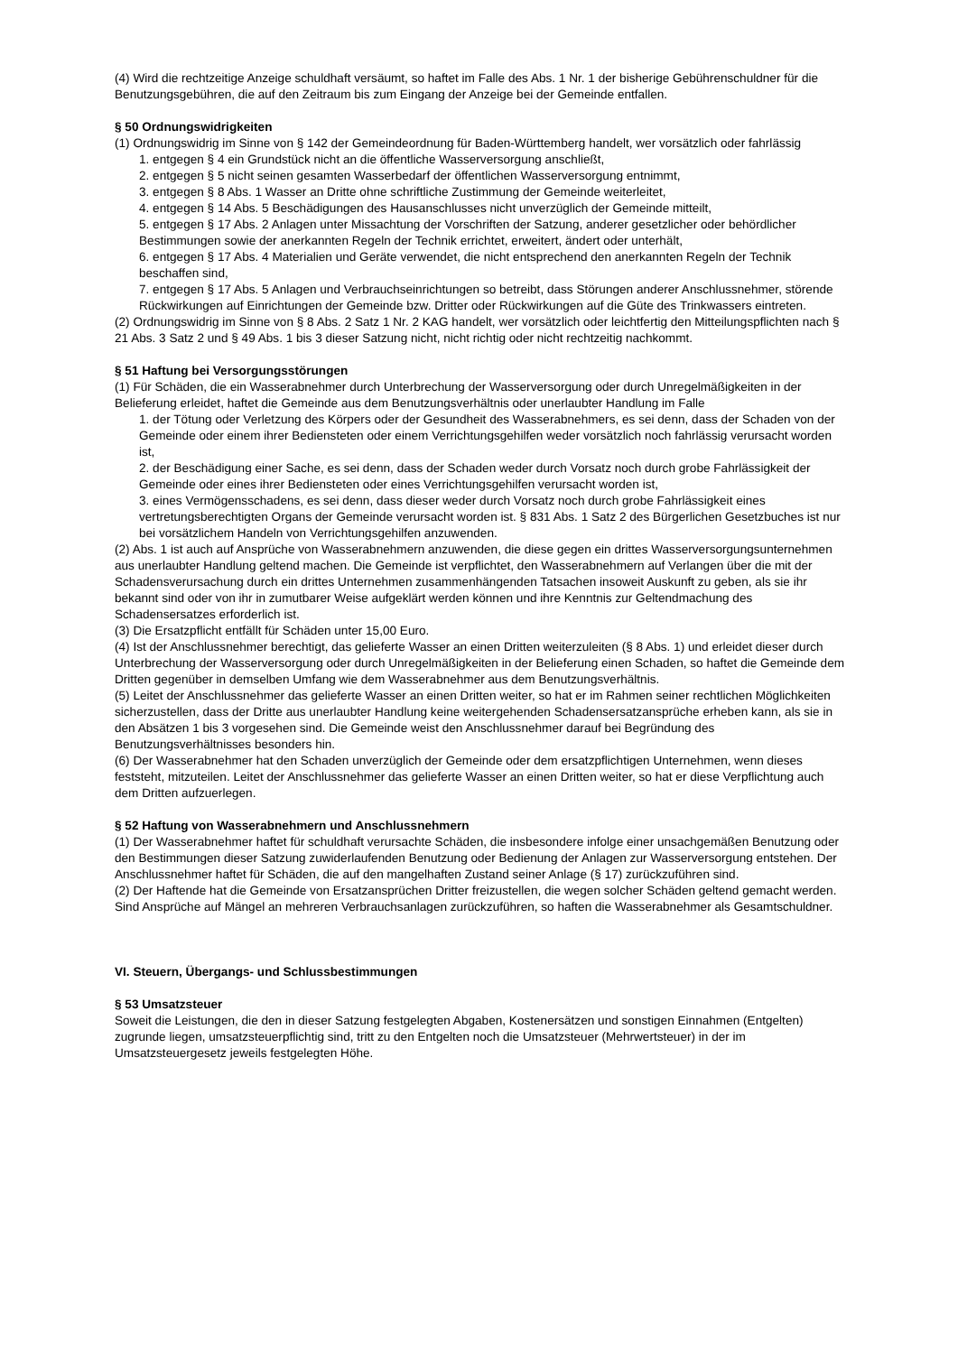(4) Wird die rechtzeitige Anzeige schuldhaft versäumt, so haftet im Falle des Abs. 1 Nr. 1 der bisherige Gebührenschuldner für die Benutzungsgebühren, die auf den Zeitraum bis zum Eingang der Anzeige bei der Gemeinde entfallen.
§ 50 Ordnungswidrigkeiten
(1) Ordnungswidrig im Sinne von § 142 der Gemeindeordnung für Baden-Württemberg handelt, wer vorsätzlich oder fahrlässig
1. entgegen § 4 ein Grundstück nicht an die öffentliche Wasserversorgung anschließt,
2. entgegen § 5 nicht seinen gesamten Wasserbedarf der öffentlichen Wasserversorgung entnimmt,
3. entgegen § 8 Abs. 1 Wasser an Dritte ohne schriftliche Zustimmung der Gemeinde weiterleitet,
4. entgegen § 14 Abs. 5 Beschädigungen des Hausanschlusses nicht unverzüglich der Gemeinde mitteilt,
5. entgegen § 17 Abs. 2 Anlagen unter Missachtung der Vorschriften der Satzung, anderer gesetzlicher oder behördlicher Bestimmungen sowie der anerkannten Regeln der Technik errichtet, erweitert, ändert oder unterhält,
6. entgegen § 17 Abs. 4 Materialien und Geräte verwendet, die nicht entsprechend den anerkannten Regeln der Technik beschaffen sind,
7. entgegen § 17 Abs. 5 Anlagen und Verbrauchseinrichtungen so betreibt, dass Störungen anderer Anschlussnehmer, störende Rückwirkungen auf Einrichtungen der Gemeinde bzw. Dritter oder Rückwirkungen auf die Güte des Trinkwassers eintreten.
(2) Ordnungswidrig im Sinne von § 8 Abs. 2 Satz 1 Nr. 2 KAG handelt, wer vorsätzlich oder leichtfertig den Mitteilungspflichten nach § 21 Abs. 3 Satz 2 und § 49 Abs. 1 bis 3 dieser Satzung nicht, nicht richtig oder nicht rechtzeitig nachkommt.
§ 51 Haftung bei Versorgungsstörungen
(1) Für Schäden, die ein Wasserabnehmer durch Unterbrechung der Wasserversorgung oder durch Unregelmäßigkeiten in der Belieferung erleidet, haftet die Gemeinde aus dem Benutzungsverhältnis oder unerlaubter Handlung im Falle
1. der Tötung oder Verletzung des Körpers oder der Gesundheit des Wasserabnehmers, es sei denn, dass der Schaden von der Gemeinde oder einem ihrer Bediensteten oder einem Verrichtungsgehilfen weder vorsätzlich noch fahrlässig verursacht worden ist,
2. der Beschädigung einer Sache, es sei denn, dass der Schaden weder durch Vorsatz noch durch grobe Fahrlässigkeit der Gemeinde oder eines ihrer Bediensteten oder eines Verrichtungsgehilfen verursacht worden ist,
3. eines Vermögensschadens, es sei denn, dass dieser weder durch Vorsatz noch durch grobe Fahrlässigkeit eines vertretungsberechtigten Organs der Gemeinde verursacht worden ist. § 831 Abs. 1 Satz 2 des Bürgerlichen Gesetzbuches ist nur bei vorsätzlichem Handeln von Verrichtungsgehilfen anzuwenden.
(2) Abs. 1 ist auch auf Ansprüche von Wasserabnehmern anzuwenden, die diese gegen ein drittes Wasserversorgungsunternehmen aus unerlaubter Handlung geltend machen. Die Gemeinde ist verpflichtet, den Wasserabnehmern auf Verlangen über die mit der Schadensverursachung durch ein drittes Unternehmen zusammenhängenden Tatsachen insoweit Auskunft zu geben, als sie ihr bekannt sind oder von ihr in zumutbarer Weise aufgeklärt werden können und ihre Kenntnis zur Geltendmachung des Schadensersatzes erforderlich ist.
(3) Die Ersatzpflicht entfällt für Schäden unter 15,00 Euro.
(4) Ist der Anschlussnehmer berechtigt, das gelieferte Wasser an einen Dritten weiterzuleiten (§ 8 Abs. 1) und erleidet dieser durch Unterbrechung der Wasserversorgung oder durch Unregelmäßigkeiten in der Belieferung einen Schaden, so haftet die Gemeinde dem Dritten gegenüber in demselben Umfang wie dem Wasserabnehmer aus dem Benutzungsverhältnis.
(5) Leitet der Anschlussnehmer das gelieferte Wasser an einen Dritten weiter, so hat er im Rahmen seiner rechtlichen Möglichkeiten sicherzustellen, dass der Dritte aus unerlaubter Handlung keine weitergehenden Schadensersatzansprüche erheben kann, als sie in den Absätzen 1 bis 3 vorgesehen sind. Die Gemeinde weist den Anschlussnehmer darauf bei Begründung des Benutzungsverhältnisses besonders hin.
(6) Der Wasserabnehmer hat den Schaden unverzüglich der Gemeinde oder dem ersatzpflichtigen Unternehmen, wenn dieses feststeht, mitzuteilen. Leitet der Anschlussnehmer das gelieferte Wasser an einen Dritten weiter, so hat er diese Verpflichtung auch dem Dritten aufzuerlegen.
§ 52 Haftung von Wasserabnehmern und Anschlussnehmern
(1) Der Wasserabnehmer haftet für schuldhaft verursachte Schäden, die insbesondere infolge einer unsachgemäßen Benutzung oder den Bestimmungen dieser Satzung zuwiderlaufenden Benutzung oder Bedienung der Anlagen zur Wasserversorgung entstehen. Der Anschlussnehmer haftet für Schäden, die auf den mangelhaften Zustand seiner Anlage (§ 17) zurückzuführen sind.
(2) Der Haftende hat die Gemeinde von Ersatzansprüchen Dritter freizustellen, die wegen solcher Schäden geltend gemacht werden. Sind Ansprüche auf Mängel an mehreren Verbrauchsanlagen zurückzuführen, so haften die Wasserabnehmer als Gesamtschuldner.
VI. Steuern, Übergangs- und Schlussbestimmungen
§ 53 Umsatzsteuer
Soweit die Leistungen, die den in dieser Satzung festgelegten Abgaben, Kostenersätzen und sonstigen Einnahmen (Entgelten) zugrunde liegen, umsatzsteuerpflichtig sind, tritt zu den Entgelten noch die Umsatzsteuer (Mehrwertsteuer) in der im Umsatzsteuergesetz jeweils festgelegten Höhe.